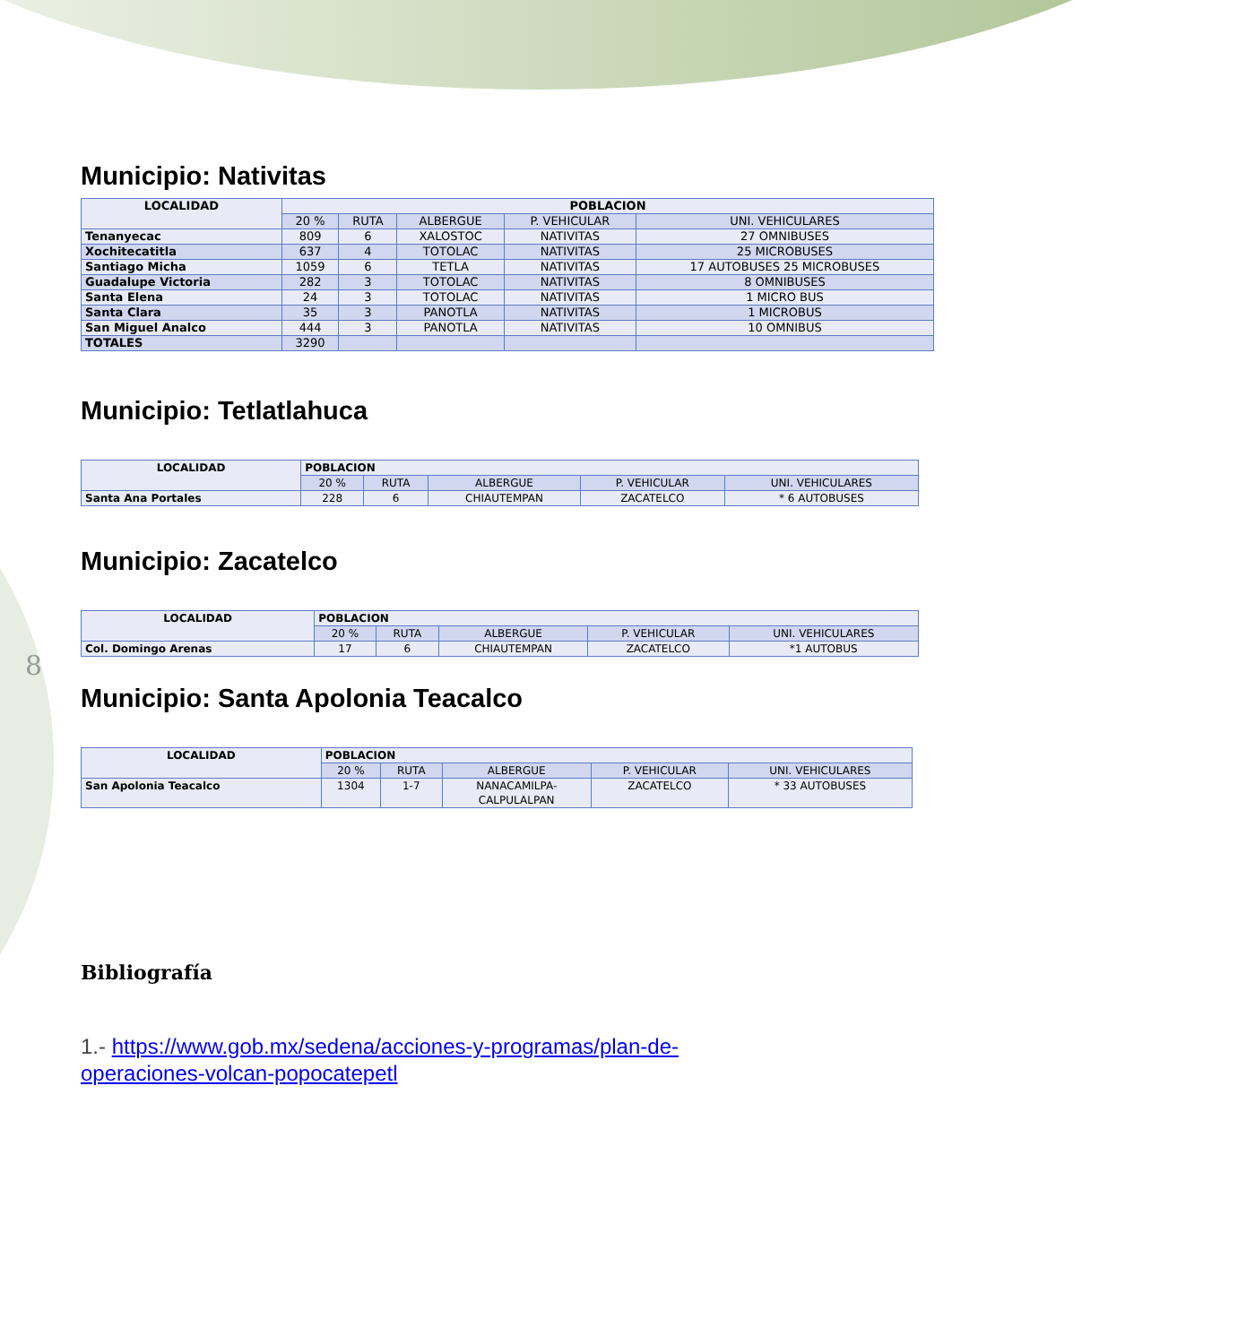8
Municipio: Nativitas
| LOCALIDAD | POBLACION | | | | |
| --- | --- | --- | --- | --- | --- |
| | 20 % | RUTA | ALBERGUE | P. VEHICULAR | UNI. VEHICULARES |
| Tenanyecac | 809 | 6 | XALOSTOC | NATIVITAS | 27 OMNIBUSES |
| Xochitecatitla | 637 | 4 | TOTOLAC | NATIVITAS | 25 MICROBUSES |
| Santiago Micha | 1059 | 6 | TETLA | NATIVITAS | 17 AUTOBUSES 25 MICROBUSES |
| Guadalupe Victoria | 282 | 3 | TOTOLAC | NATIVITAS | 8 OMNIBUSES |
| Santa Elena | 24 | 3 | TOTOLAC | NATIVITAS | 1 MICRO BUS |
| Santa Clara | 35 | 3 | PANOTLA | NATIVITAS | 1 MICROBUS |
| San Miguel Analco | 444 | 3 | PANOTLA | NATIVITAS | 10 OMNIBUS |
| TOTALES | 3290 | | | | |
Municipio: Tetlatlahuca
| LOCALIDAD | POBLACION | | | | |
| --- | --- | --- | --- | --- | --- |
| | 20 % | RUTA | ALBERGUE | P. VEHICULAR | UNI. VEHICULARES |
| Santa Ana Portales | 228 | 6 | CHIAUTEMPAN | ZACATELCO | * 6 AUTOBUSES |
Municipio: Zacatelco
| LOCALIDAD | POBLACION | | | | |
| --- | --- | --- | --- | --- | --- |
| | 20 % | RUTA | ALBERGUE | P. VEHICULAR | UNI. VEHICULARES |
| Col. Domingo Arenas | 17 | 6 | CHIAUTEMPAN | ZACATELCO | *1 AUTOBUS |
Municipio: Santa Apolonia Teacalco
| LOCALIDAD | POBLACION | | | | |
| --- | --- | --- | --- | --- | --- |
| | 20 % | RUTA | ALBERGUE | P. VEHICULAR | UNI. VEHICULARES |
| San Apolonia Teacalco | 1304 | 1-7 | NANACAMILPA- CALPULALPAN | ZACATELCO | * 33 AUTOBUSES |
Bibliografía
1.- https://www.gob.mx/sedena/acciones-y-programas/plan-de-
operaciones-volcan-popocatepetl